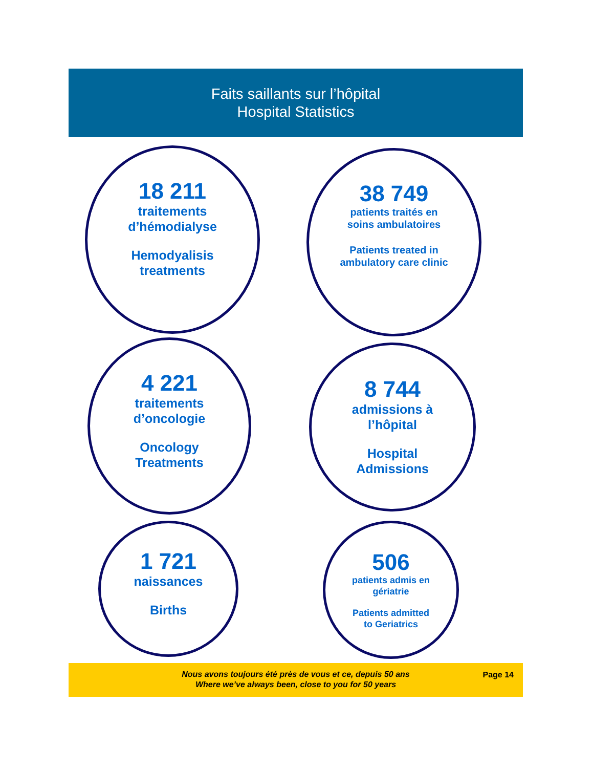Faits saillants sur l’hôpital
Hospital Statistics
18 211
traitements
d’hémodialyse
Hemodyalisis
treatments
38 749
patients traités en
soins ambulatoires
Patients treated in
ambulatory care clinic
4 221
traitements
d’oncologie
Oncology
Treatments
8 744
admissions à
l’hôpital
Hospital
Admissions
1 721
naissances
Births
506
patients admis en
gériatrie
Patients admitted
to Geriatrics
Nous avons toujours été près de vous et ce, depuis 50 ans
Where we’ve always been, close to you for 50 years
Page 14